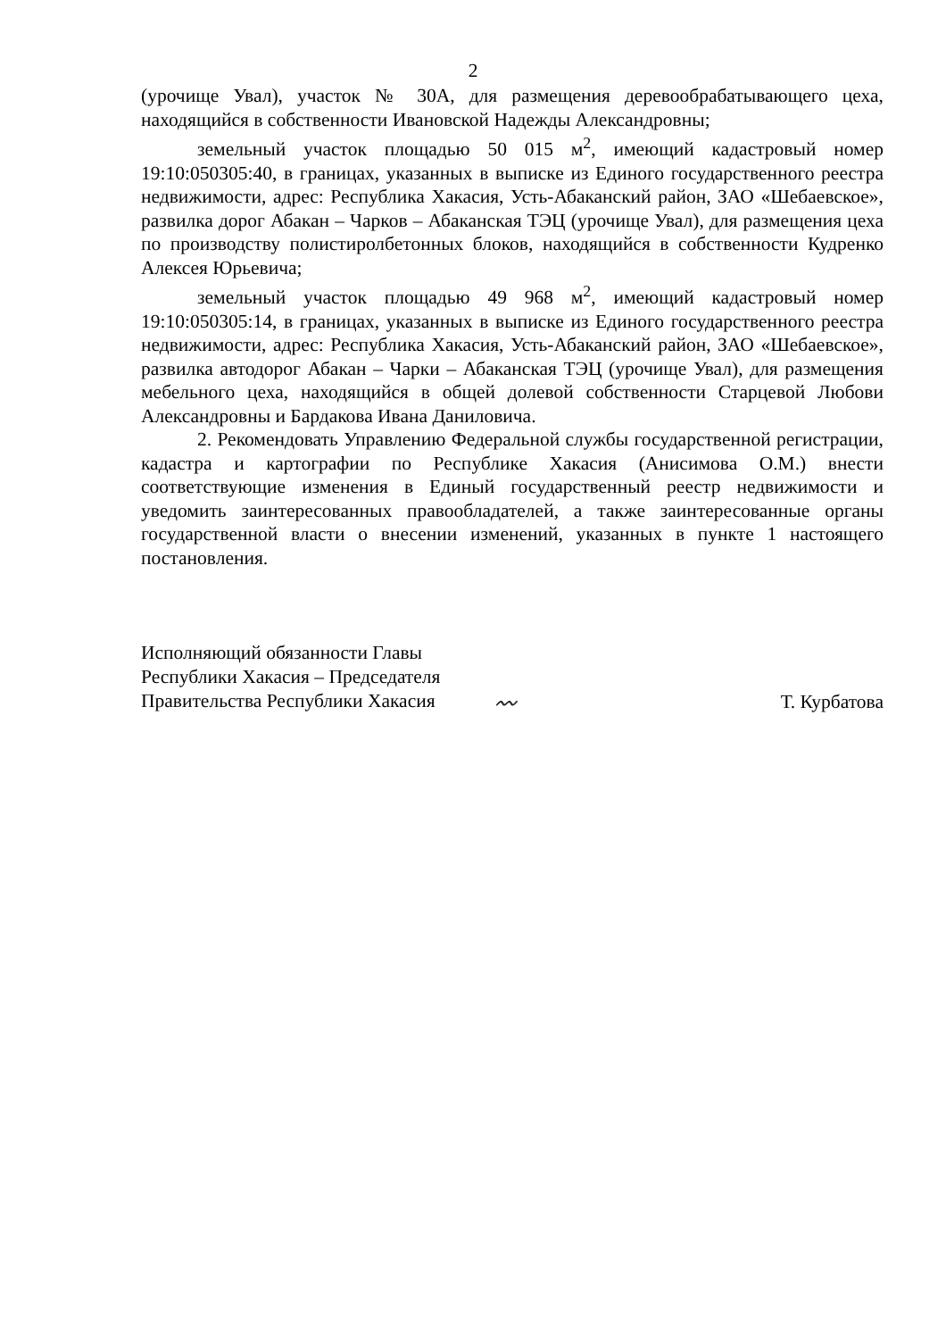2
(урочище Увал), участок № 30А, для размещения деревообрабатывающего цеха, находящийся в собственности Ивановской Надежды Александровны;
земельный участок площадью 50 015 м<sup>2</sup>, имеющий кадастровый номер 19:10:050305:40, в границах, указанных в выписке из Единого государственного реестра недвижимости, адрес: Республика Хакасия, Усть-Абаканский район, ЗАО «Шебаевское», развилка дорог Абакан – Чарков – Абаканская ТЭЦ (урочище Увал), для размещения цеха по производству полистиролбетонных блоков, находящийся в собственности Кудренко Алексея Юрьевича;
земельный участок площадью 49 968 м<sup>2</sup>, имеющий кадастровый номер 19:10:050305:14, в границах, указанных в выписке из Единого государственного реестра недвижимости, адрес: Республика Хакасия, Усть-Абаканский район, ЗАО «Шебаевское», развилка автодорог Абакан – Чарки – Абаканская ТЭЦ (урочище Увал), для размещения мебельного цеха, находящийся в общей долевой собственности Старцевой Любови Александровны и Бардакова Ивана Даниловича.
2. Рекомендовать Управлению Федеральной службы государственной регистрации, кадастра и картографии по Республике Хакасия (Анисимова О.М.) внести соответствующие изменения в Единый государственный реестр недвижимости и уведомить заинтересованных правообладателей, а также заинтересованные органы государственной власти о внесении изменений, указанных в пункте 1 настоящего постановления.
Исполняющий обязанности Главы
Республики Хакасия – Председателя
Правительства Республики Хакасия
〰
Т. Курбатова